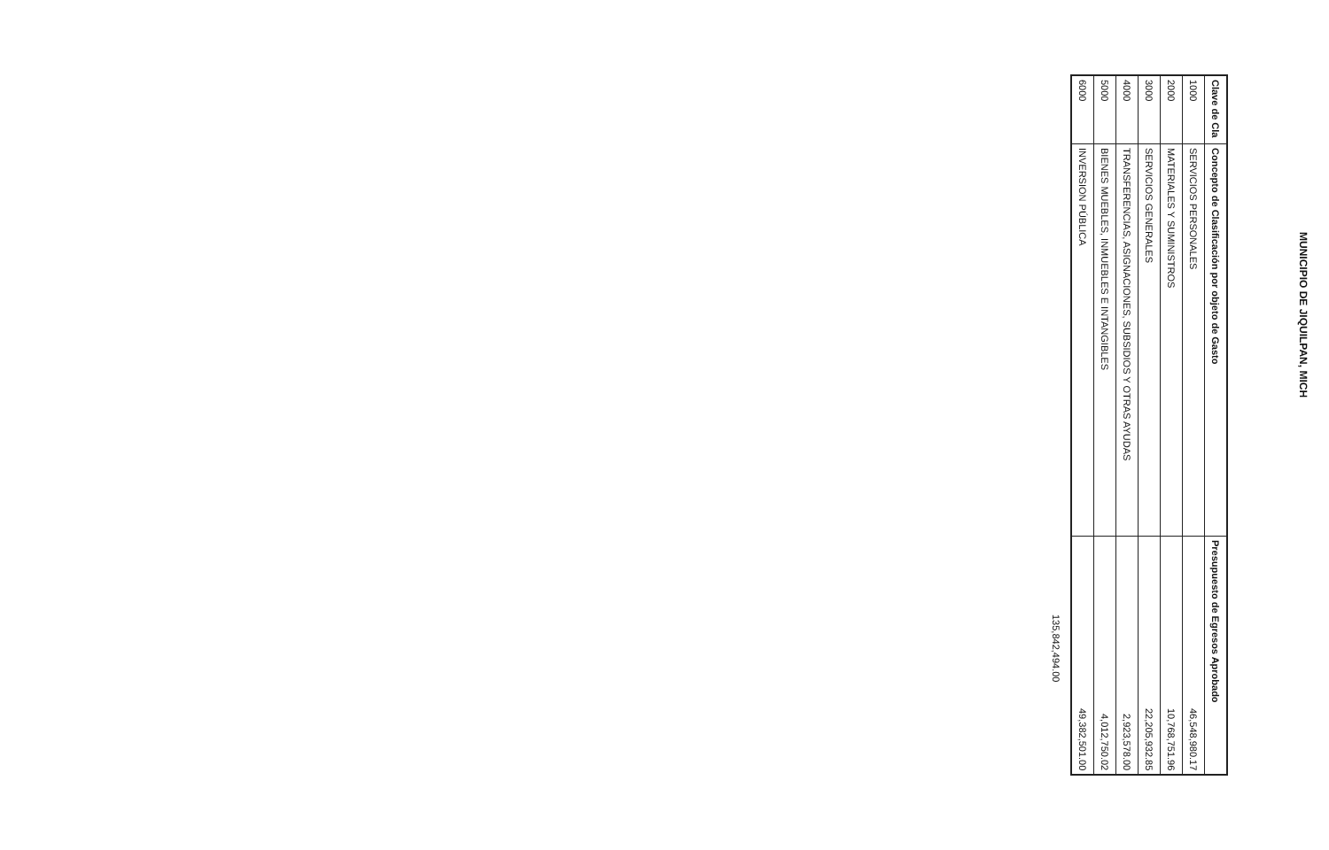MUNICIPIO DE JIQUILPAN, MICH
| Clave de Cla | Concepto de Clasificación por objeto de Gasto | Presupuesto de Egresos Aprobado |
| --- | --- | --- |
| 1000 | SERVICIOS PERSONALES | 46,548,980.17 |
| 2000 | MATERIALES Y SUMINISTROS | 10,768,751.96 |
| 3000 | SERVICIOS GENERALES | 22,205,932.85 |
| 4000 | TRANSFERENCIAS, ASIGNACIONES, SUBSIDIOS Y OTRAS AYUDAS | 2,923,578.00 |
| 5000 | BIENES MUEBLES, INMUEBLES E INTANGIBLES | 4,012,750.02 |
| 6000 | INVERSION PÚBLICA | 49,382,501.00 |
135,842,494.00